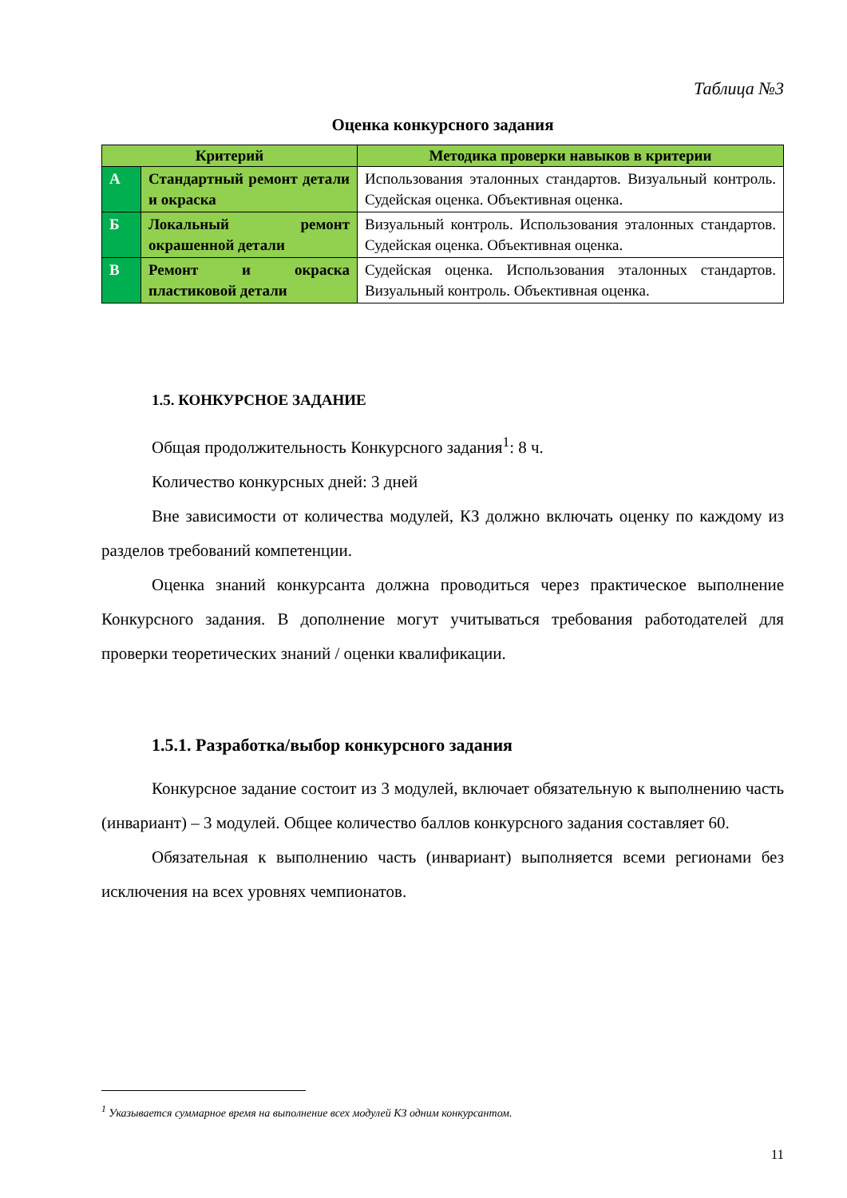Таблица №3
Оценка конкурсного задания
| Критерий | | Методика проверки навыков в критерии |
| --- | --- | --- |
| А | Стандартный ремонт детали и окраска | Использования эталонных стандартов. Визуальный контроль. Судейская оценка. Объективная оценка. |
| Б | Локальный ремонт окрашенной детали | Визуальный контроль. Использования эталонных стандартов. Судейская оценка. Объективная оценка. |
| В | Ремонт и окраска пластиковой детали | Судейская оценка. Использования эталонных стандартов. Визуальный контроль. Объективная оценка. |
1.5. КОНКУРСНОЕ ЗАДАНИЕ
Общая продолжительность Конкурсного задания<sup>1</sup>: 8 ч.
Количество конкурсных дней: 3 дней
Вне зависимости от количества модулей, КЗ должно включать оценку по каждому из разделов требований компетенции.
Оценка знаний конкурсанта должна проводиться через практическое выполнение Конкурсного задания. В дополнение могут учитываться требования работодателей для проверки теоретических знаний / оценки квалификации.
1.5.1. Разработка/выбор конкурсного задания
Конкурсное задание состоит из 3 модулей, включает обязательную к выполнению часть (инвариант) – 3 модулей. Общее количество баллов конкурсного задания составляет 60.
Обязательная к выполнению часть (инвариант) выполняется всеми регионами без исключения на всех уровнях чемпионатов.
<sup>1</sup> Указывается суммарное время на выполнение всех модулей КЗ одним конкурсантом.
11